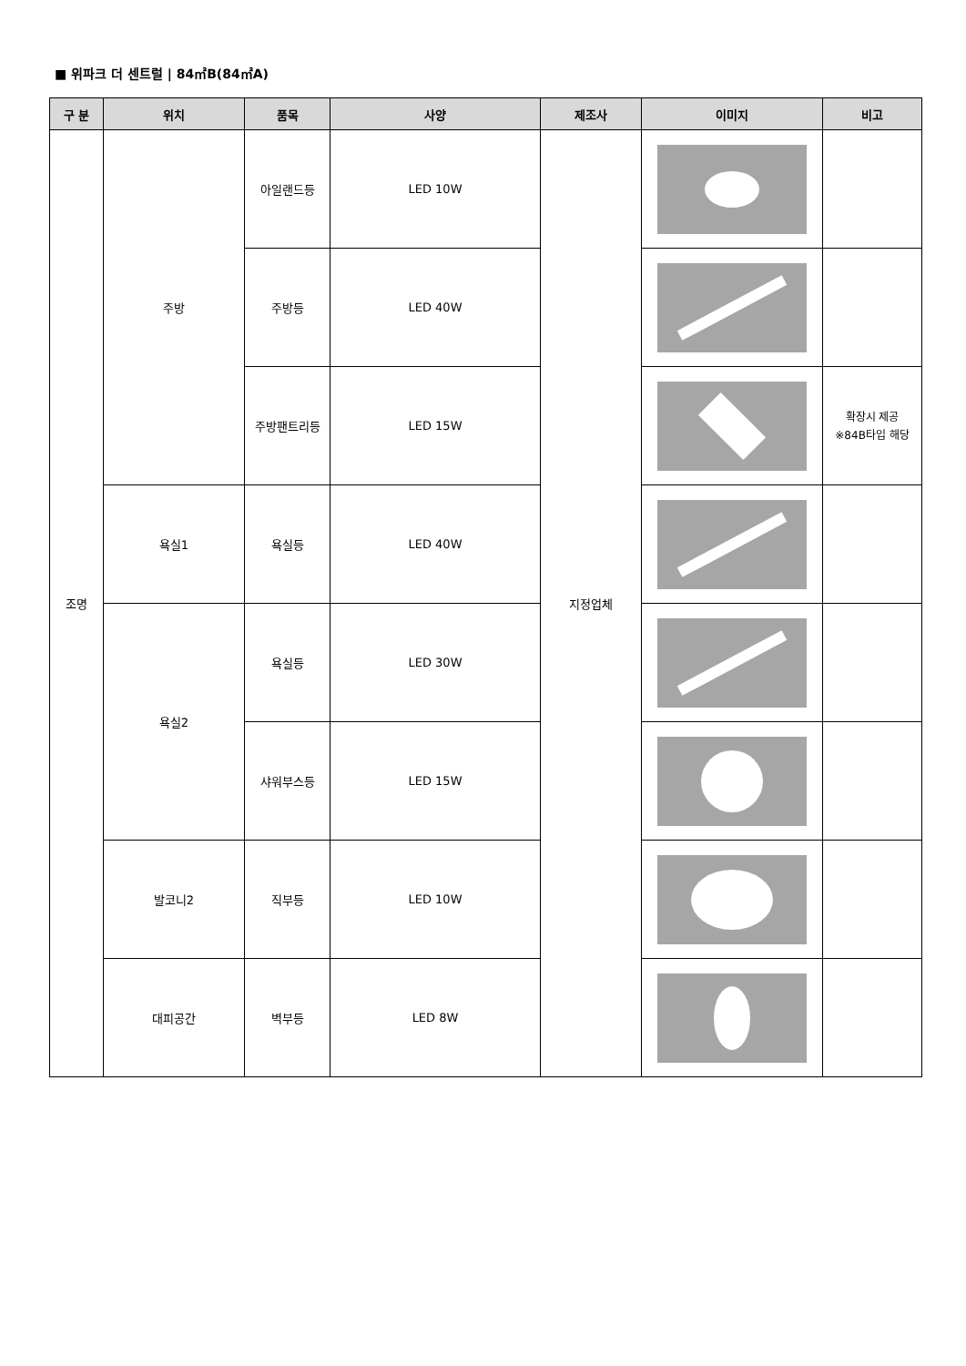■ 위파크 더 센트럴 | 84㎡B(84㎡A)
| 구 분 | 위치 | 품목 | 사양 | 제조사 | 이미지 | 비고 |
| --- | --- | --- | --- | --- | --- | --- |
| 조명 | 주방 | 아일랜드등 | LED 10W | 지정업체 | | |
| | | 주방등 | LED 40W | | | |
| | | 주방팬트리등 | LED 15W | | | 확장시 제공 ※84B타입 해당 |
| | 욕실1 | 욕실등 | LED 40W | | | |
| | 욕실2 | 욕실등 | LED 30W | | | |
| | | 샤워부스등 | LED 15W | | | |
| | 발코니2 | 직부등 | LED 10W | | | |
| | 대피공간 | 벽부등 | LED 8W | | | |